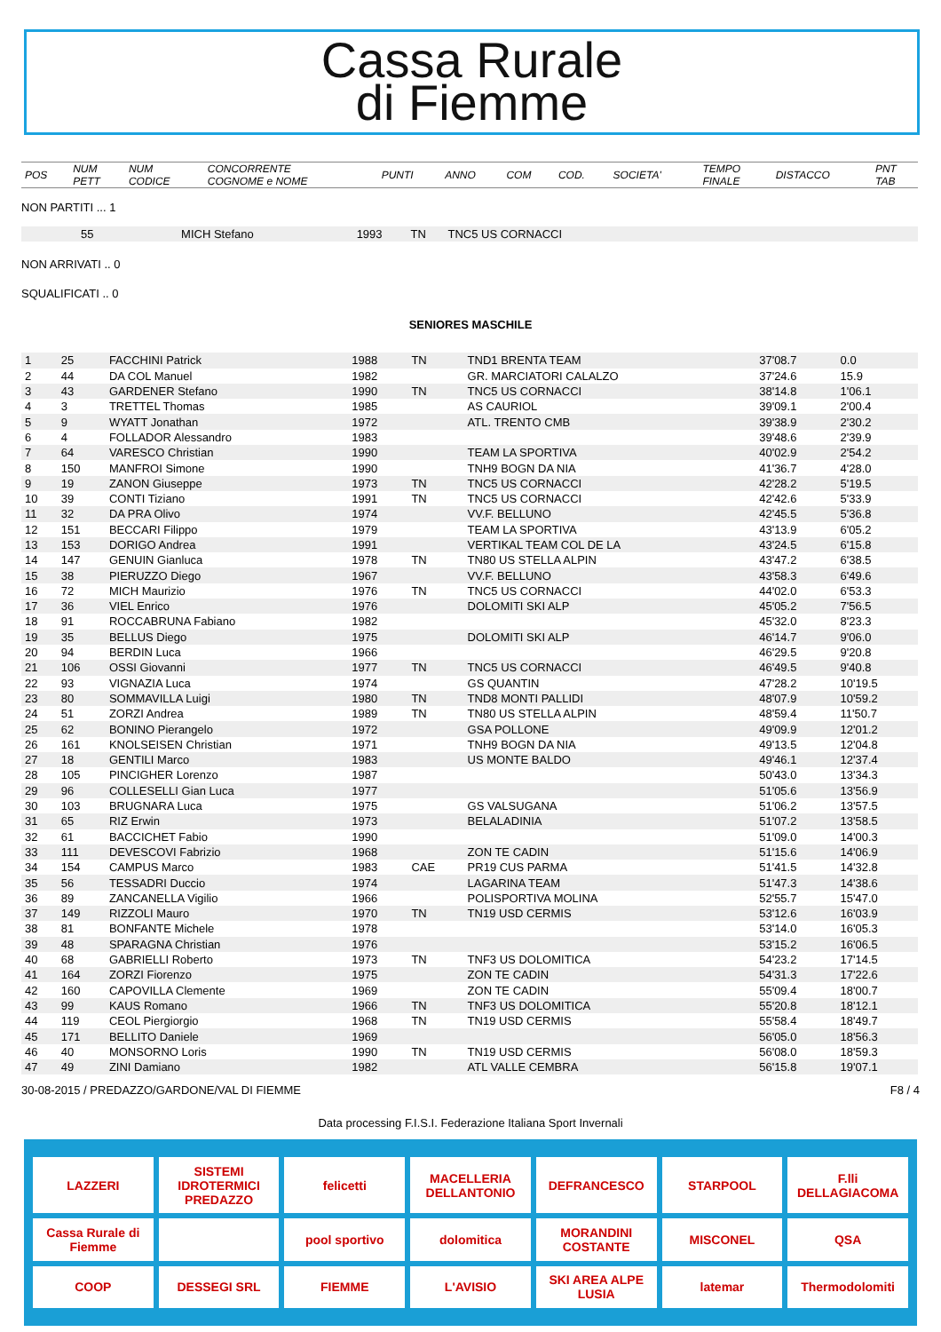Cassa Rurale
di Fiemme
| POS | NUM PETT | NUM CODICE | CONCORRENTE COGNOME e NOME | PUNTI | ANNO | COM | COD. | SOCIETA' | TEMPO FINALE | DISTACCO | PNT TAB |
| --- | --- | --- | --- | --- | --- | --- | --- | --- | --- | --- | --- |
NON PARTITI ... 1
| | 55 | MICH Stefano | 1993 | TN | TNC5 US CORNACCI | |
NON ARRIVATI .. 0
SQUALIFICATI .. 0
SENIORES MASCHILE
| 1 | 25 | FACCHINI Patrick | 1988 | TN | TND1 BRENTA TEAM | 37'08.7 | 0.0 |
| 2 | 44 | DA COL Manuel | 1982 | | GR. MARCIATORI CALALZO | 37'24.6 | 15.9 |
| 3 | 43 | GARDENER Stefano | 1990 | TN | TNC5 US CORNACCI | 38'14.8 | 1'06.1 |
| 4 | 3 | TRETTEL Thomas | 1985 | | AS CAURIOL | 39'09.1 | 2'00.4 |
| 5 | 9 | WYATT Jonathan | 1972 | | ATL. TRENTO CMB | 39'38.9 | 2'30.2 |
| 6 | 4 | FOLLADOR Alessandro | 1983 | | | 39'48.6 | 2'39.9 |
| 7 | 64 | VARESCO Christian | 1990 | | TEAM LA SPORTIVA | 40'02.9 | 2'54.2 |
| 8 | 150 | MANFROI Simone | 1990 | | TNH9 BOGN DA NIA | 41'36.7 | 4'28.0 |
| 9 | 19 | ZANON Giuseppe | 1973 | TN | TNC5 US CORNACCI | 42'28.2 | 5'19.5 |
| 10 | 39 | CONTI Tiziano | 1991 | TN | TNC5 US CORNACCI | 42'42.6 | 5'33.9 |
| 11 | 32 | DA PRA Olivo | 1974 | | VV.F. BELLUNO | 42'45.5 | 5'36.8 |
| 12 | 151 | BECCARI Filippo | 1979 | | TEAM LA SPORTIVA | 43'13.9 | 6'05.2 |
| 13 | 153 | DORIGO Andrea | 1991 | | VERTIKAL TEAM COL DE LA | 43'24.5 | 6'15.8 |
| 14 | 147 | GENUIN Gianluca | 1978 | TN | TN80 US STELLA ALPIN | 43'47.2 | 6'38.5 |
| 15 | 38 | PIERUZZO Diego | 1967 | | VV.F. BELLUNO | 43'58.3 | 6'49.6 |
| 16 | 72 | MICH Maurizio | 1976 | TN | TNC5 US CORNACCI | 44'02.0 | 6'53.3 |
| 17 | 36 | VIEL Enrico | 1976 | | DOLOMITI SKI ALP | 45'05.2 | 7'56.5 |
| 18 | 91 | ROCCABRUNA Fabiano | 1982 | | | 45'32.0 | 8'23.3 |
| 19 | 35 | BELLUS Diego | 1975 | | DOLOMITI SKI ALP | 46'14.7 | 9'06.0 |
| 20 | 94 | BERDIN Luca | 1966 | | | 46'29.5 | 9'20.8 |
| 21 | 106 | OSSI Giovanni | 1977 | TN | TNC5 US CORNACCI | 46'49.5 | 9'40.8 |
| 22 | 93 | VIGNAZIA Luca | 1974 | | GS QUANTIN | 47'28.2 | 10'19.5 |
| 23 | 80 | SOMMAVILLA Luigi | 1980 | TN | TND8 MONTI PALLIDI | 48'07.9 | 10'59.2 |
| 24 | 51 | ZORZI Andrea | 1989 | TN | TN80 US STELLA ALPIN | 48'59.4 | 11'50.7 |
| 25 | 62 | BONINO Pierangelo | 1972 | | GSA POLLONE | 49'09.9 | 12'01.2 |
| 26 | 161 | KNOLSEISEN Christian | 1971 | | TNH9 BOGN DA NIA | 49'13.5 | 12'04.8 |
| 27 | 18 | GENTILI Marco | 1983 | | US MONTE BALDO | 49'46.1 | 12'37.4 |
| 28 | 105 | PINCIGHER Lorenzo | 1987 | | | 50'43.0 | 13'34.3 |
| 29 | 96 | COLLESELLI Gian Luca | 1977 | | | 51'05.6 | 13'56.9 |
| 30 | 103 | BRUGNARA Luca | 1975 | | GS VALSUGANA | 51'06.2 | 13'57.5 |
| 31 | 65 | RIZ Erwin | 1973 | | BELALADINIA | 51'07.2 | 13'58.5 |
| 32 | 61 | BACCICHET Fabio | 1990 | | | 51'09.0 | 14'00.3 |
| 33 | 111 | DEVESCOVI Fabrizio | 1968 | | ZON TE CADIN | 51'15.6 | 14'06.9 |
| 34 | 154 | CAMPUS Marco | 1983 | CAE | PR19 CUS PARMA | 51'41.5 | 14'32.8 |
| 35 | 56 | TESSADRI Duccio | 1974 | | LAGARINA TEAM | 51'47.3 | 14'38.6 |
| 36 | 89 | ZANCANELLA Vigilio | 1966 | | POLISPORTIVA MOLINA | 52'55.7 | 15'47.0 |
| 37 | 149 | RIZZOLI Mauro | 1970 | TN | TN19 USD CERMIS | 53'12.6 | 16'03.9 |
| 38 | 81 | BONFANTE Michele | 1978 | | | 53'14.0 | 16'05.3 |
| 39 | 48 | SPARAGNA Christian | 1976 | | | 53'15.2 | 16'06.5 |
| 40 | 68 | GABRIELLI Roberto | 1973 | TN | TNF3 US DOLOMITICA | 54'23.2 | 17'14.5 |
| 41 | 164 | ZORZI Fiorenzo | 1975 | | ZON TE CADIN | 54'31.3 | 17'22.6 |
| 42 | 160 | CAPOVILLA Clemente | 1969 | | ZON TE CADIN | 55'09.4 | 18'00.7 |
| 43 | 99 | KAUS Romano | 1966 | TN | TNF3 US DOLOMITICA | 55'20.8 | 18'12.1 |
| 44 | 119 | CEOL Piergiorgio | 1968 | TN | TN19 USD CERMIS | 55'58.4 | 18'49.7 |
| 45 | 171 | BELLITO Daniele | 1969 | | | 56'05.0 | 18'56.3 |
| 46 | 40 | MONSORNO Loris | 1990 | TN | TN19 USD CERMIS | 56'08.0 | 18'59.3 |
| 47 | 49 | ZINI Damiano | 1982 | | ATL VALLE CEMBRA | 56'15.8 | 19'07.1 |
30-08-2015 / PREDAZZO/GARDONE/VAL DI FIEMME F8 / 4
Data processing F.I.S.I. Federazione Italiana Sport Invernali
LAZZERI
SISTEMI IDROTERMICI PREDAZZO
felicetti
MACELLERIA DELLANTONIO
DEFRANCESCO
STARPOOL
F.lli DELLAGIACOMA
Cassa Rurale di Fiemme
pool sportivo
dolomitica
MORANDINI COSTANTE
MISCONEL
QSA
COOP
DESSEGI SRL
FIEMME
L'AVISIO
SKI AREA ALPE LUSIA
latemar
Thermodolomiti